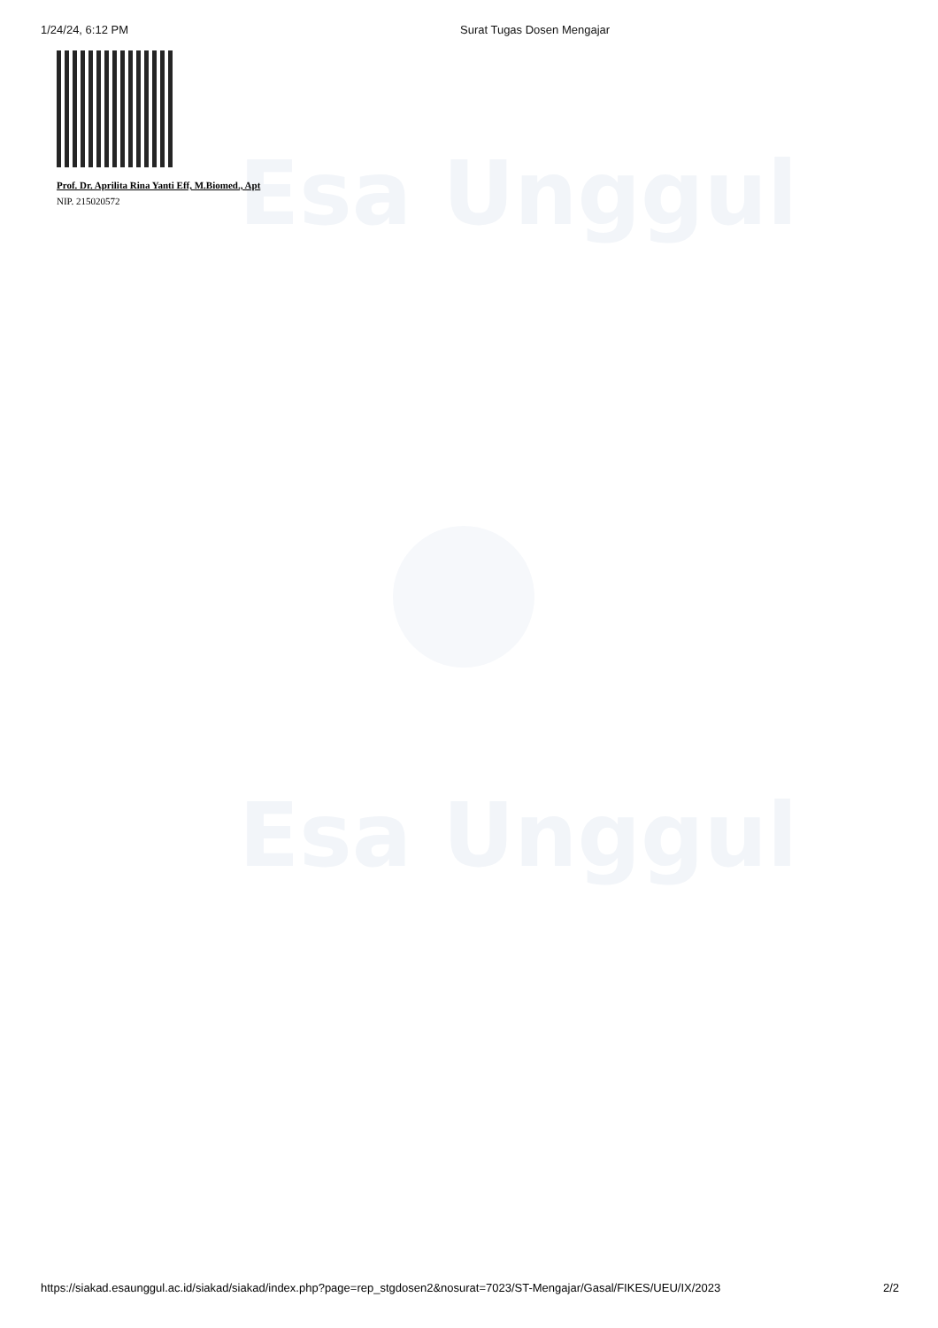Esa Unggul
Esa Unggul
1/24/24, 6:12 PM Surat Tugas Dosen Mengajar
Prof. Dr. Aprilita Rina Yanti Eff, M.Biomed., Apt
NIP. 215020572
https://siakad.esaunggul.ac.id/siakad/siakad/index.php?page=rep_stgdosen2&nosurat=7023/ST-Mengajar/Gasal/FIKES/UEU/IX/2023 2/2